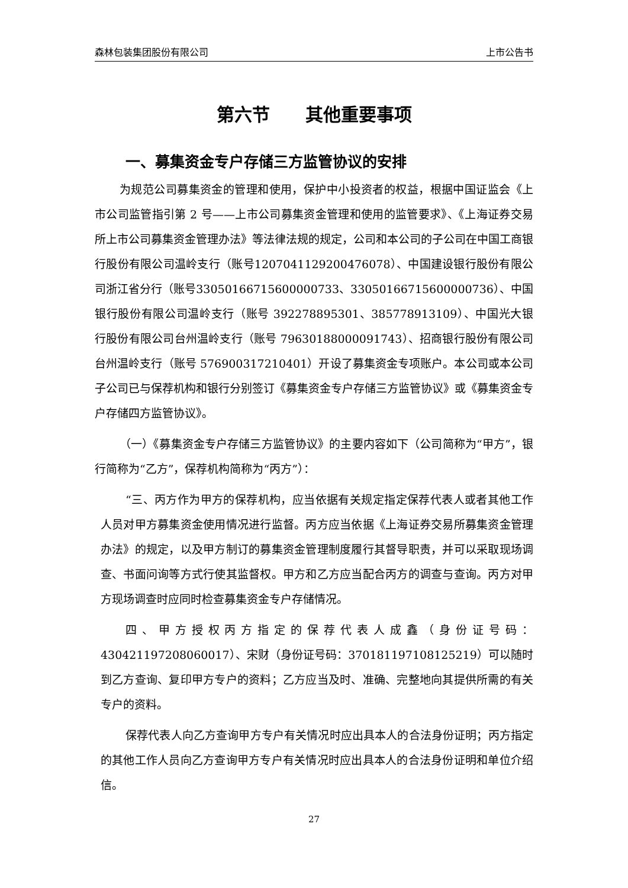森林包装集团股份有限公司 上市公告书
第六节　　其他重要事项
一、募集资金专户存储三方监管协议的安排
为规范公司募集资金的管理和使用，保护中小投资者的权益，根据中国证监会《上市公司监管指引第 2 号——上市公司募集资金管理和使用的监管要求》、《上海证券交易所上市公司募集资金管理办法》等法律法规的规定，公司和本公司的子公司在中国工商银行股份有限公司温岭支行（账号1207041129200476078）、中国建设银行股份有限公司浙江省分行（账号33050166715600000733、33050166715600000736）、中国银行股份有限公司温岭支行（账号 392278895301、385778913109）、中国光大银行股份有限公司台州温岭支行（账号 79630188000091743）、招商银行股份有限公司台州温岭支行（账号 576900317210401）开设了募集资金专项账户。本公司或本公司子公司已与保荐机构和银行分别签订《募集资金专户存储三方监管协议》或《募集资金专户存储四方监管协议》。
（一）《募集资金专户存储三方监管协议》的主要内容如下（公司简称为“甲方”，银行简称为“乙方”，保荐机构简称为“丙方”）：
“三、丙方作为甲方的保荐机构，应当依据有关规定指定保荐代表人或者其他工作人员对甲方募集资金使用情况进行监督。丙方应当依据《上海证券交易所募集资金管理办法》的规定，以及甲方制订的募集资金管理制度履行其督导职责，并可以采取现场调查、书面问询等方式行使其监督权。甲方和乙方应当配合丙方的调查与查询。丙方对甲方现场调查时应同时检查募集资金专户存储情况。
四、甲方授权丙方指定的保荐代表人成鑫（身份证号码：430421197208060017）、宋财（身份证号码：370181197108125219）可以随时到乙方查询、复印甲方专户的资料；乙方应当及时、准确、完整地向其提供所需的有关专户的资料。
保荐代表人向乙方查询甲方专户有关情况时应出具本人的合法身份证明；丙方指定的其他工作人员向乙方查询甲方专户有关情况时应出具本人的合法身份证明和单位介绍信。
27